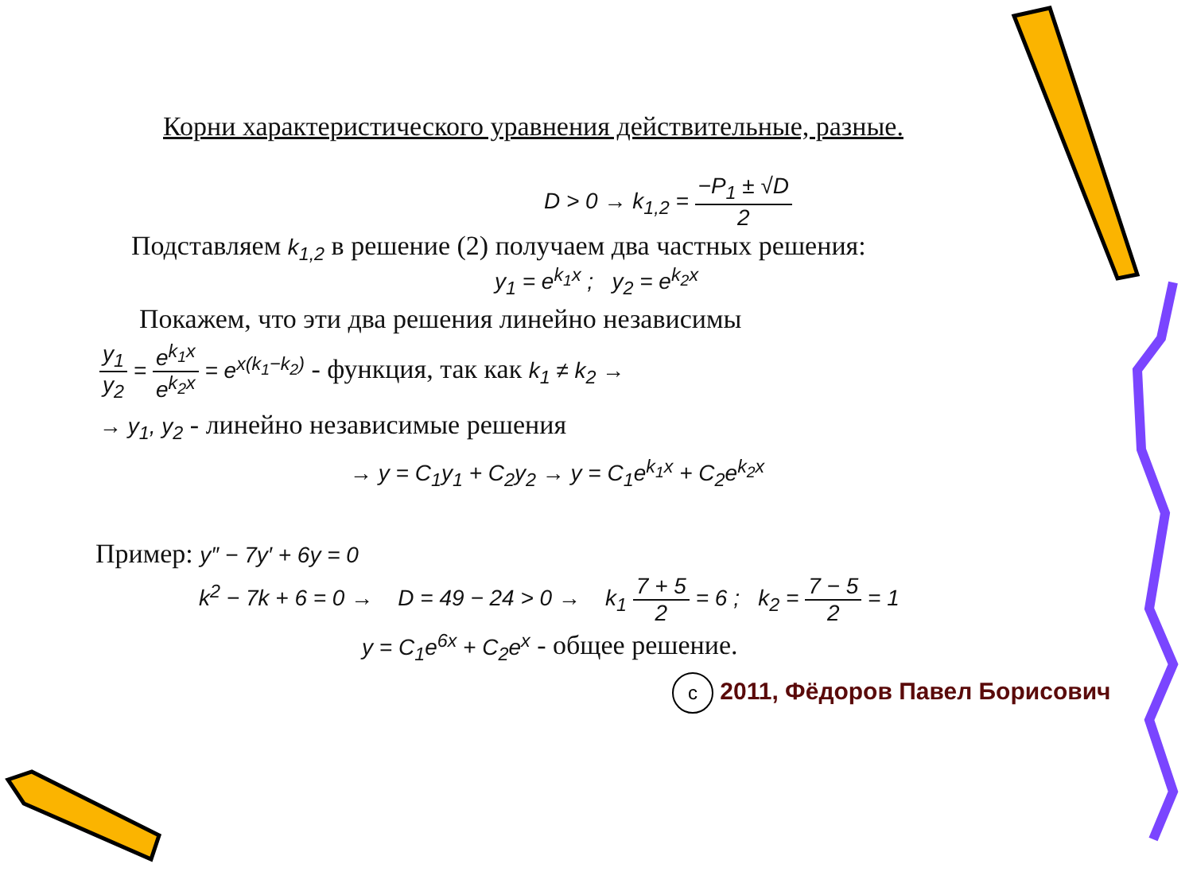Корни характеристического уравнения действительные, разные.
D > 0 → k<sub>1,2</sub> = −P<sub>1</sub> ± √D 2
Подставляем k<sub>1,2</sub> в решение (2) получаем два частных решения:
y<sub>1</sub> = e<sup>k<sub>1</sub>x</sup> ; y<sub>2</sub> = e<sup>k<sub>2</sub>x</sup>
Покажем, что эти два решения линейно независимы
y<sub>1</sub> y<sub>2</sub> = e<sup>k<sub>1</sub>x</sup> e<sup>k<sub>2</sub>x</sup> = e<sup>x(k<sub>1</sub>−k<sub>2</sub>)</sup> - функция, так как k<sub>1</sub> ≠ k<sub>2</sub> →
→ y<sub>1</sub>, y<sub>2</sub> - линейно независимые решения
→ y = C<sub>1</sub>y<sub>1</sub> + C<sub>2</sub>y<sub>2</sub> → y = C<sub>1</sub>e<sup>k<sub>1</sub>x</sup> + C<sub>2</sub>e<sup>k<sub>2</sub>x</sup>
Пример: y″ − 7y′ + 6y = 0
k<sup>2</sup> − 7k + 6 = 0 → D = 49 − 24 > 0 → k<sub>1</sub> 7 + 5 2 = 6 ; k<sub>2</sub> = 7 − 5 2 = 1
y = C<sub>1</sub>e<sup>6x</sup> + C<sub>2</sub>e<sup>x</sup> - общее решение.
c 2011, Фёдоров Павел Борисович